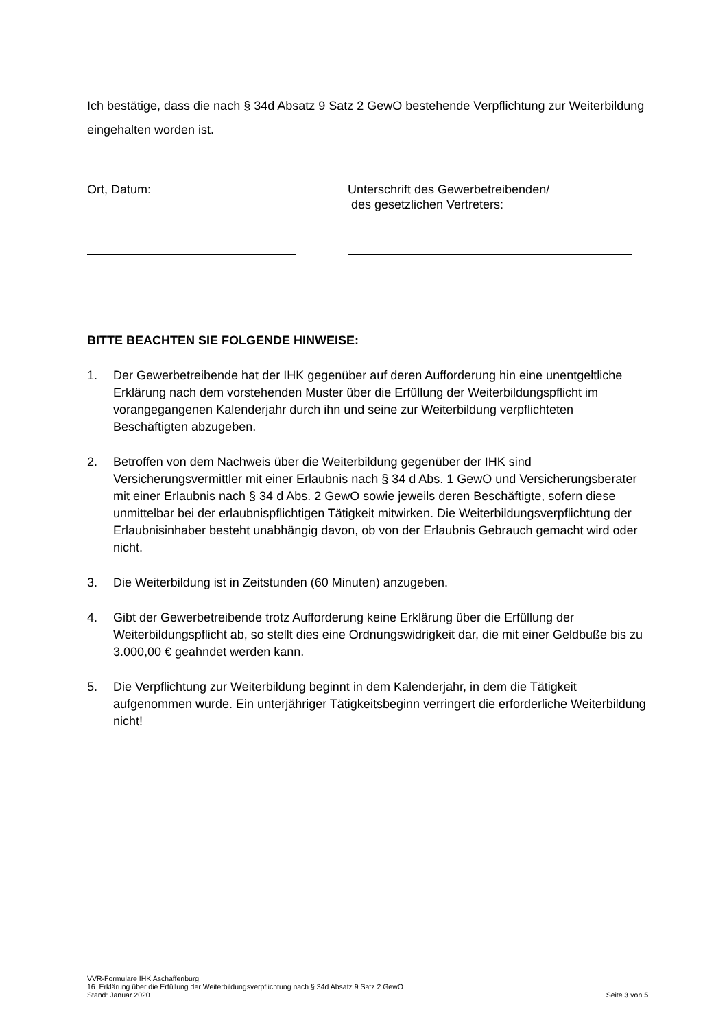Ich bestätige, dass die nach § 34d Absatz 9 Satz 2 GewO bestehende Verpflichtung zur Weiterbildung eingehalten worden ist.
Ort, Datum: Unterschrift des Gewerbetreibenden/
des gesetzlichen Vertreters:
BITTE BEACHTEN SIE FOLGENDE HINWEISE:
1. Der Gewerbetreibende hat der IHK gegenüber auf deren Aufforderung hin eine unentgeltliche Erklärung nach dem vorstehenden Muster über die Erfüllung der Weiterbildungspflicht im vorangegangenen Kalenderjahr durch ihn und seine zur Weiterbildung verpflichteten Beschäftigten abzugeben.
2. Betroffen von dem Nachweis über die Weiterbildung gegenüber der IHK sind Versicherungsvermittler mit einer Erlaubnis nach § 34 d Abs. 1 GewO und Versicherungsberater mit einer Erlaubnis nach § 34 d Abs. 2 GewO sowie jeweils deren Beschäftigte, sofern diese unmittelbar bei der erlaubnispflichtigen Tätigkeit mitwirken. Die Weiterbildungsverpflichtung der Erlaubnisinhaber besteht unabhängig davon, ob von der Erlaubnis Gebrauch gemacht wird oder nicht.
3. Die Weiterbildung ist in Zeitstunden (60 Minuten) anzugeben.
4. Gibt der Gewerbetreibende trotz Aufforderung keine Erklärung über die Erfüllung der Weiterbildungspflicht ab, so stellt dies eine Ordnungswidrigkeit dar, die mit einer Geldbuße bis zu 3.000,00 € geahndet werden kann.
5. Die Verpflichtung zur Weiterbildung beginnt in dem Kalenderjahr, in dem die Tätigkeit aufgenommen wurde. Ein unterjähriger Tätigkeitsbeginn verringert die erforderliche Weiterbildung nicht!
VVR-Formulare IHK Aschaffenburg
16. Erklärung über die Erfüllung der Weiterbildungsverpflichtung nach § 34d Absatz 9 Satz 2 GewO
Stand: Januar 2020 Seite 3 von 5